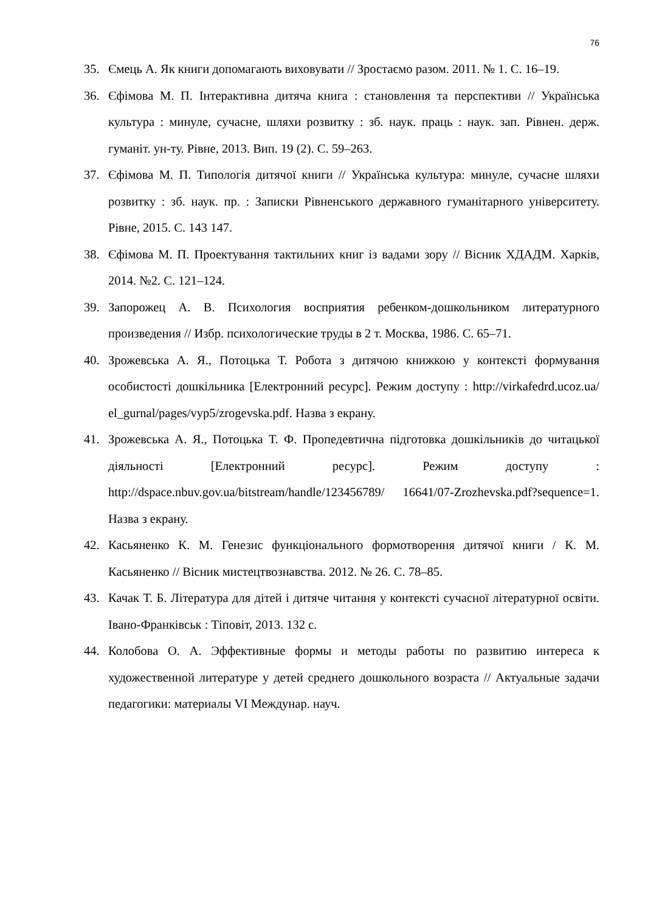76
35. Ємець А. Як книги допомагають виховувати // Зростаємо разом. 2011. № 1. С. 16–19.
36. Єфімова М. П. Інтерактивна дитяча книга : становлення та перспективи // Українська культура : минуле, сучасне, шляхи розвитку : зб. наук. праць : наук. зап. Рівнен. держ. гуманіт. ун-ту. Рівне, 2013. Вип. 19 (2). С. 59–263.
37. Єфімова М. П. Типологія дитячої книги // Українська культура: минуле, сучасне шляхи розвитку : зб. наук. пр. : Записки Рівненського державного гуманітарного університету. Рівне, 2015. С. 143 147.
38. Єфімова М. П. Проектування тактильних книг із вадами зору // Вісник ХДАДМ. Харків, 2014. №2. С. 121–124.
39. Запорожец А. В. Психология восприятия ребенком-дошкольником литературного произведения // Избр. психологические труды в 2 т. Москва, 1986. С. 65–71.
40. Зрожевська А. Я., Потоцька Т. Робота з дитячою книжкою у контексті формування особистості дошкільника [Електронний ресурс]. Режим доступу : http://virkafedrd.ucoz.ua/ el_gurnal/pages/vyp5/zrogevska.pdf. Назва з екрану.
41. Зрожевська А. Я., Потоцька Т. Ф. Пропедевтична підготовка дошкільників до читацької діяльності [Електронний ресурс]. Режим доступу : http://dspace.nbuv.gov.ua/bitstream/handle/123456789/ 16641/07-Zrozhevska.pdf?sequence=1. Назва з екрану.
42. Касьяненко К. М. Генезис функціонального формотворення дитячої книги / К. М. Касьяненко // Вісник мистецтвознавства. 2012. № 26. С. 78–85.
43. Качак Т. Б. Література для дітей і дитяче читання у контексті сучасної літературної освіти. Івано-Франківськ : Тіповіт, 2013. 132 с.
44. Колобова О. А. Эффективные формы и методы работы по развитию интереса к художественной литературе у детей среднего дошкольного возраста // Актуальные задачи педагогики: материалы VI Междунар. науч.